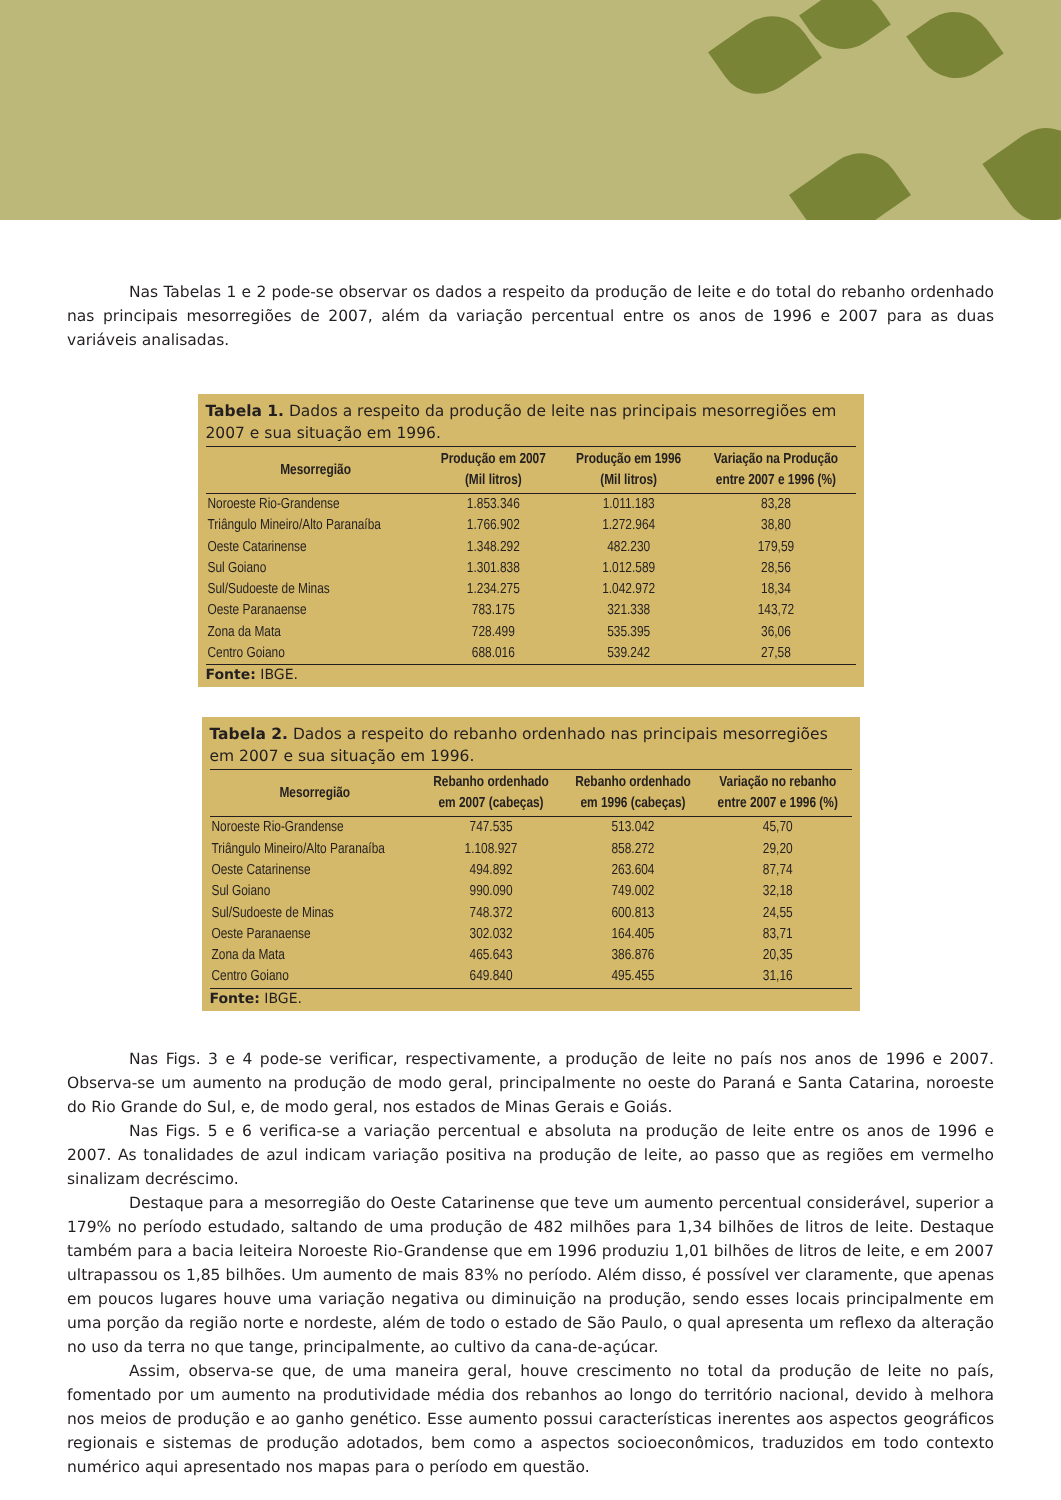Nas Tabelas 1 e 2 pode-se observar os dados a respeito da produção de leite e do total do rebanho ordenhado nas principais mesorregiões de 2007, além da variação percentual entre os anos de 1996 e 2007 para as duas variáveis analisadas.
Tabela 1. Dados a respeito da produção de leite nas principais mesorregiões em 2007 e sua situação em 1996.
| Mesorregião | Produção em 2007 (Mil litros) | Produção em 1996 (Mil litros) | Variação na Produção entre 2007 e 1996 (%) |
| --- | --- | --- | --- |
| Noroeste Rio-Grandense | 1.853.346 | 1.011.183 | 83,28 |
| Triângulo Mineiro/Alto Paranaíba | 1.766.902 | 1.272.964 | 38,80 |
| Oeste Catarinense | 1.348.292 | 482.230 | 179,59 |
| Sul Goiano | 1.301.838 | 1.012.589 | 28,56 |
| Sul/Sudoeste de Minas | 1.234.275 | 1.042.972 | 18,34 |
| Oeste Paranaense | 783.175 | 321.338 | 143,72 |
| Zona da Mata | 728.499 | 535.395 | 36,06 |
| Centro Goiano | 688.016 | 539.242 | 27,58 |
Fonte: IBGE.
Tabela 2. Dados a respeito do rebanho ordenhado nas principais mesorregiões em 2007 e sua situação em 1996.
| Mesorregião | Rebanho ordenhado em 2007 (cabeças) | Rebanho ordenhado em 1996 (cabeças) | Variação no rebanho entre 2007 e 1996 (%) |
| --- | --- | --- | --- |
| Noroeste Rio-Grandense | 747.535 | 513.042 | 45,70 |
| Triângulo Mineiro/Alto Paranaíba | 1.108.927 | 858.272 | 29,20 |
| Oeste Catarinense | 494.892 | 263.604 | 87,74 |
| Sul Goiano | 990.090 | 749.002 | 32,18 |
| Sul/Sudoeste de Minas | 748.372 | 600.813 | 24,55 |
| Oeste Paranaense | 302.032 | 164.405 | 83,71 |
| Zona da Mata | 465.643 | 386.876 | 20,35 |
| Centro Goiano | 649.840 | 495.455 | 31,16 |
Fonte: IBGE.
Nas Figs. 3 e 4 pode-se verificar, respectivamente, a produção de leite no país nos anos de 1996 e 2007. Observa-se um aumento na produção de modo geral, principalmente no oeste do Paraná e Santa Catarina, noroeste do Rio Grande do Sul, e, de modo geral, nos estados de Minas Gerais e Goiás.
Nas Figs. 5 e 6 verifica-se a variação percentual e absoluta na produção de leite entre os anos de 1996 e 2007. As tonalidades de azul indicam variação positiva na produção de leite, ao passo que as regiões em vermelho sinalizam decréscimo.
Destaque para a mesorregião do Oeste Catarinense que teve um aumento percentual considerável, superior a 179% no período estudado, saltando de uma produção de 482 milhões para 1,34 bilhões de litros de leite. Destaque também para a bacia leiteira Noroeste Rio-Grandense que em 1996 produziu 1,01 bilhões de litros de leite, e em 2007 ultrapassou os 1,85 bilhões. Um aumento de mais 83% no período. Além disso, é possível ver claramente, que apenas em poucos lugares houve uma variação negativa ou diminuição na produção, sendo esses locais principalmente em uma porção da região norte e nordeste, além de todo o estado de São Paulo, o qual apresenta um reflexo da alteração no uso da terra no que tange, principalmente, ao cultivo da cana-de-açúcar.
Assim, observa-se que, de uma maneira geral, houve crescimento no total da produção de leite no país, fomentado por um aumento na produtividade média dos rebanhos ao longo do território nacional, devido à melhora nos meios de produção e ao ganho genético. Esse aumento possui características inerentes aos aspectos geográficos regionais e sistemas de produção adotados, bem como a aspectos socioeconômicos, traduzidos em todo contexto numérico aqui apresentado nos mapas para o período em questão.